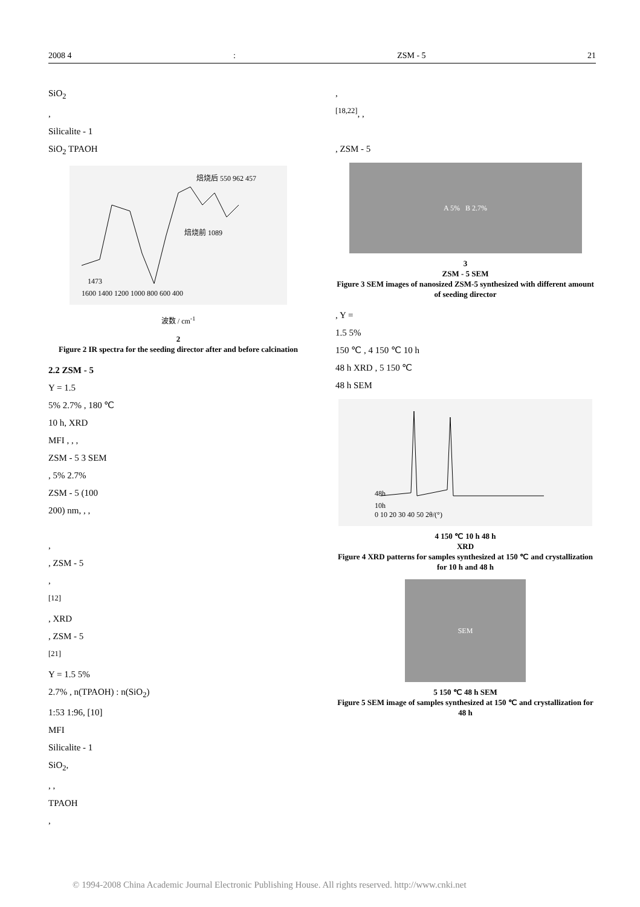2008 4: ZSM - 5 21
SiO<sub>2</sub>
,
Silicalite - 1
SiO<sub>2</sub> TPAOH
焙烧后 550 962 457
焙烧前 1089
1473
1600 1400 1200 1000 800 600 400
波数 / cm<sup>-1</sup>
2
Figure 2 IR spectra for the seeding director after and before calcination
2.2 ZSM - 5
Y = 1.5
5% 2.7% , 180 ℃
10 h, XRD
MFI , , ,
ZSM - 5 3 SEM
, 5% 2.7%
ZSM - 5 (100
200) nm, , ,
,
, ZSM - 5
,
<sup>[12]</sup>
, XRD
, ZSM - 5
<sup>[21]</sup>
Y = 1.5 5%
2.7% , n(TPAOH) : n(SiO<sub>2</sub>)
1:53 1:96, [10]
MFI
Silicalite - 1
SiO<sub>2</sub>,
, ,
TPAOH
,
,
<sup>[18,22]</sup>, ,
, ZSM - 5
A 5% B 2.7%
3
ZSM - 5 SEM
Figure 3 SEM images of nanosized ZSM-5 synthesized with different amount of seeding director
, Y =
1.5 5%
150 ℃ , 4 150 ℃ 10 h
48 h XRD , 5 150 ℃
48 h SEM
48h
10h
0 10 20 30 40 50 2θ/(°)
4 150 ℃ 10 h 48 h
XRD
Figure 4 XRD patterns for samples synthesized at 150 ℃ and crystallization for 10 h and 48 h
SEM
5 150 ℃ 48 h SEM
Figure 5 SEM image of samples synthesized at 150 ℃ and crystallization for 48 h
© 1994-2008 China Academic Journal Electronic Publishing House. All rights reserved. http://www.cnki.net